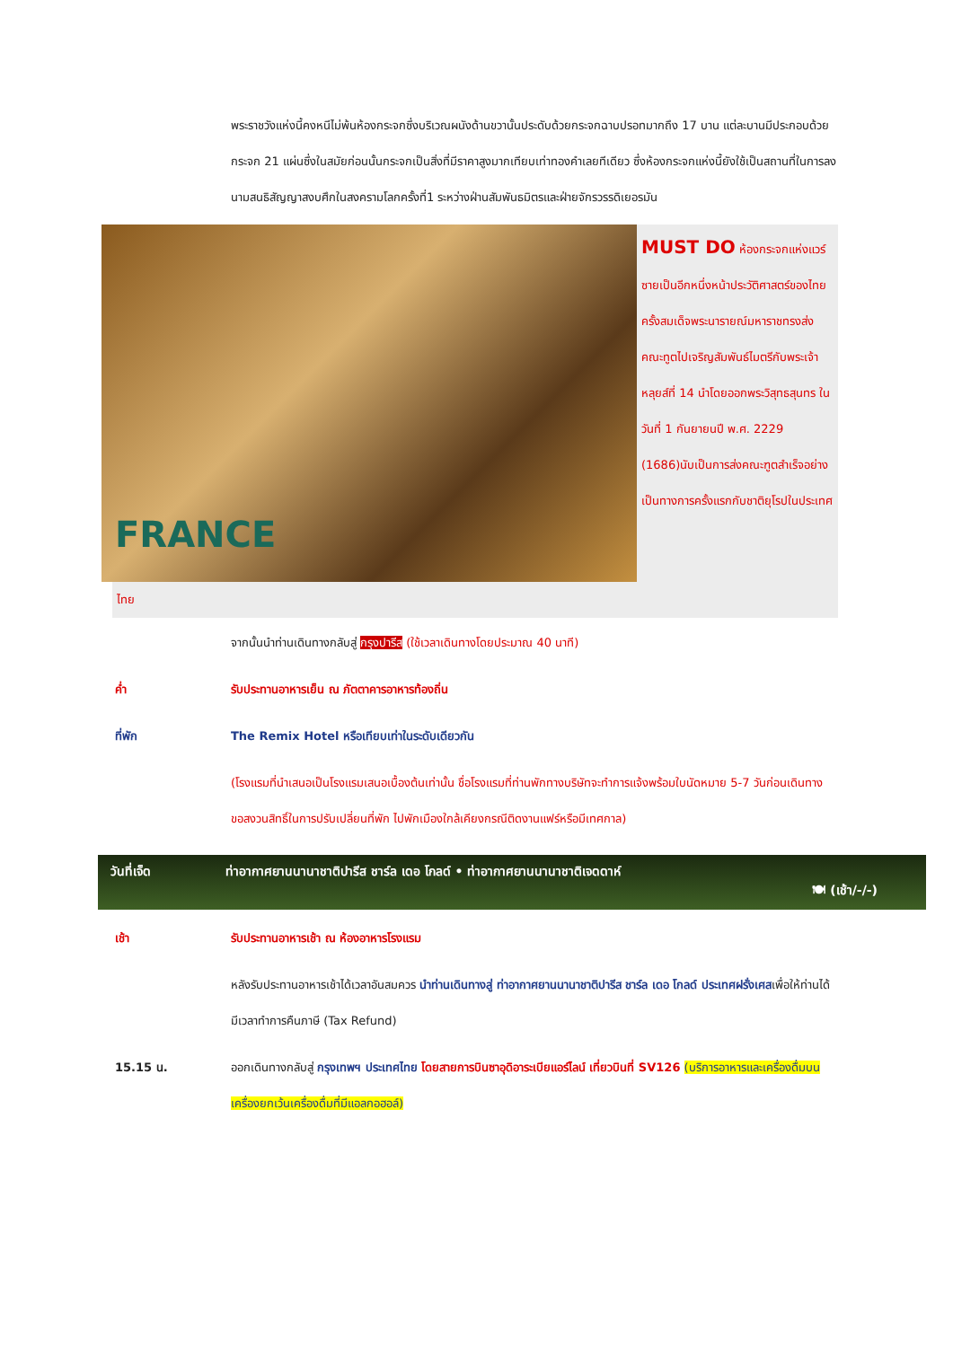พระราชวังแห่งนี้คงหนีไม่พ้นห้องกระจกซึ่งบริเวณผนังด้านขวานั้นประดับด้วยกระจกฉาบปรอทมากถึง 17 บาน แต่ละบานมีประกอบด้วยกระจก 21 แผ่นซึ่งในสมัยก่อนนั้นกระจกเป็นสิ่งที่มีราคาสูงมากเทียบเท่าทองคำเลยทีเดียว ซึ่งห้องกระจกแห่งนี้ยังใช้เป็นสถานที่ในการลงนามสนธิสัญญาสงบศึกในสงครามโลกครั้งที่1 ระหว่างฝ่านสัมพันธมิตรและฝ่ายจักรวรรดิเยอรมัน
FRANCE
MUST DO ห้องกระจกแห่งแวร์ซายเป็นอีกหนึ่งหน้าประวัติศาสตร์ของไทยครั้งสมเด็จพระนารายณ์มหาราชทรงส่งคณะทูตไปเจริญสัมพันธ์ไมตรีกับพระเจ้าหลุยส์ที่ 14 นำโดยออกพระวิสุทธสุนทร ในวันที่ 1 กันยายนปี พ.ศ. 2229 (1686)นับเป็นการส่งคณะฑูตสำเร็จอย่างเป็นทางการครั้งแรกกับชาติยุโรปในประเทศ
ไทย
จากนั้นนำท่านเดินทางกลับสู่ กรุงปารีส (ใช้เวลาเดินทางโดยประมาณ 40 นาที)
ค่ำ รับประทานอาหารเย็น ณ ภัตตาคารอาหารท้องถิ่น
ที่พัก The Remix Hotel หรือเทียบเท่าในระดับเดียวกัน
(โรงแรมที่นำเสนอเป็นโรงแรมเสนอเบื้องต้นเท่านั้น ชื่อโรงแรมที่ท่านพักทางบริษัทจะทำการแจ้งพร้อมใบนัดหมาย 5-7 วันก่อนเดินทาง ขอสงวนสิทธิ์ในการปรับเปลี่ยนที่พัก ไปพักเมืองใกล้เคียงกรณีติดงานแฟร์หรือมีเทศกาล)
วันที่เจ็ด
ท่าอากาศยานนานาชาติปารีส ชาร์ล เดอ โกลด์ • ท่าอากาศยานนานาชาติเจดดาห์
🍽 (เช้า/-/-)
เช้า รับประทานอาหารเช้า ณ ห้องอาหารโรงแรม
หลังรับประทานอาหารเช้าได้เวลาอันสมควร นำท่านเดินทางสู่ ท่าอากาศยานนานาชาติปารีส ชาร์ล เดอ โกลด์ ประเทศฝรั่งเศสเพื่อให้ท่านได้มีเวลาทำการคืนภาษี (Tax Refund)
15.15 น. ออกเดินทางกลับสู่ กรุงเทพฯ ประเทศไทย โดยสายการบินซาอุดิอาระเบียแอร์ไลน์ เที่ยวบินที่ SV126 (บริการอาหารและเครื่องดื่มบนเครื่องยกเว้นเครื่องดื่มที่มีแอลกอฮอล์)